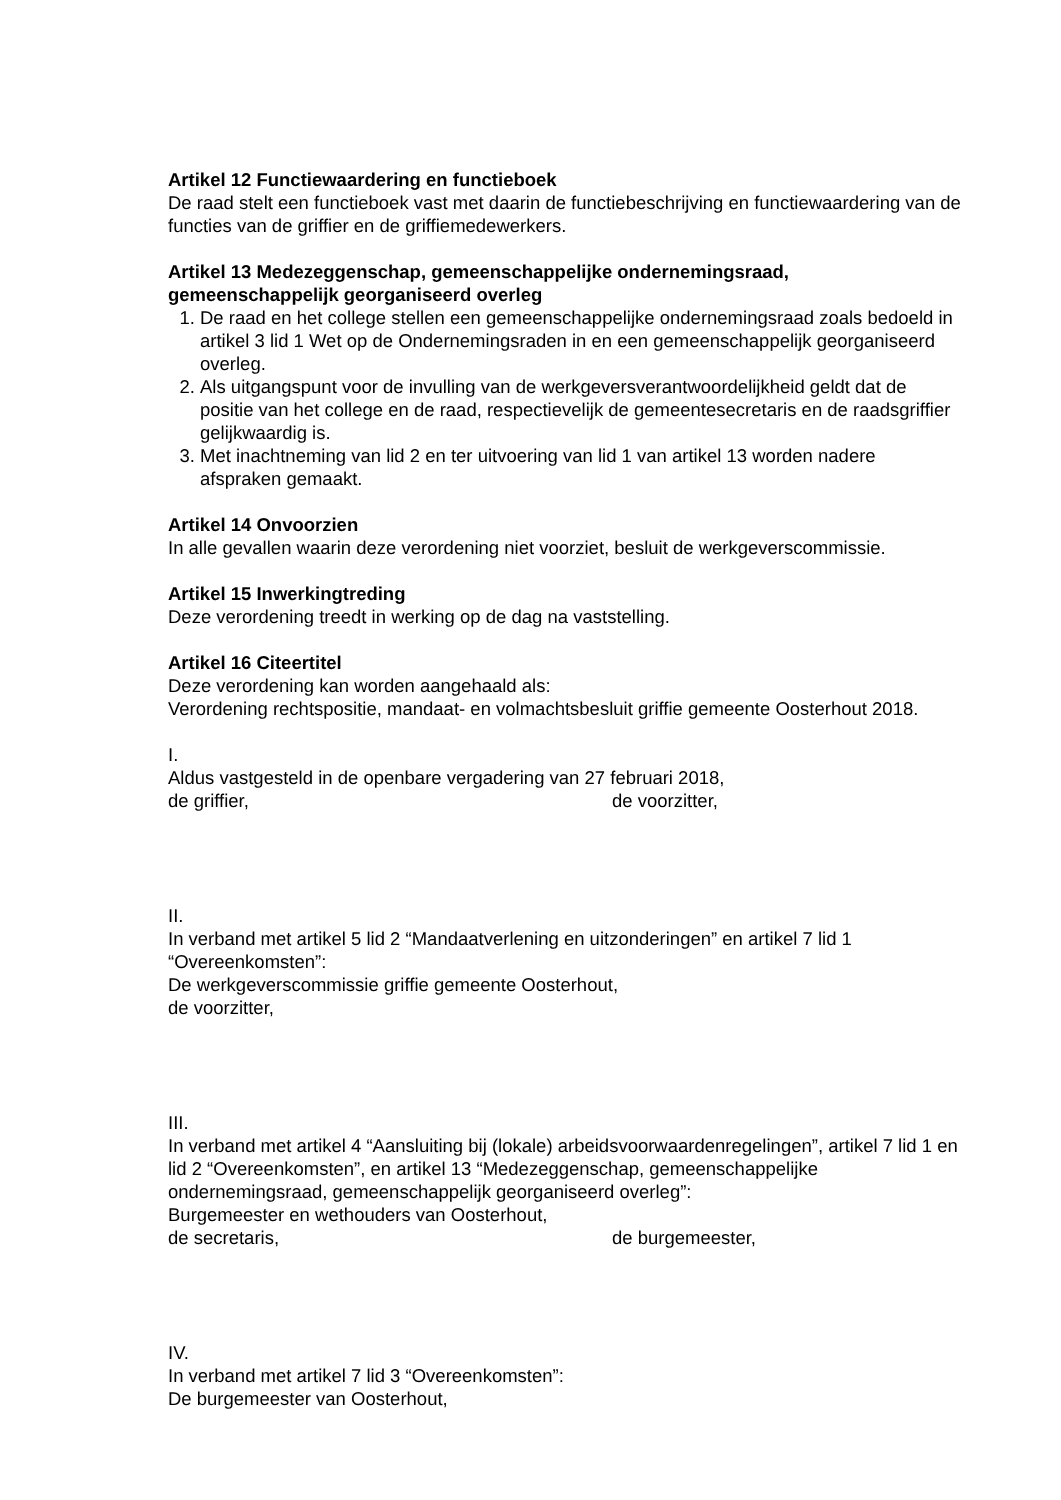Artikel 12 Functiewaardering en functieboek
De raad stelt een functieboek vast met daarin de functiebeschrijving en functiewaardering van de functies van de griffier en de griffiemedewerkers.
Artikel 13 Medezeggenschap, gemeenschappelijke ondernemingsraad, gemeenschappelijk georganiseerd overleg
1. De raad en het college stellen een gemeenschappelijke ondernemingsraad zoals bedoeld in artikel 3 lid 1 Wet op de Ondernemingsraden in en een gemeenschappelijk georganiseerd overleg.
2. Als uitgangspunt voor de invulling van de werkgeversverantwoordelijkheid geldt dat de positie van het college en de raad, respectievelijk de gemeentesecretaris en de raadsgriffier gelijkwaardig is.
3. Met inachtneming van lid 2 en ter uitvoering van lid 1 van artikel 13 worden nadere afspraken gemaakt.
Artikel 14 Onvoorzien
In alle gevallen waarin deze verordening niet voorziet, besluit de werkgeverscommissie.
Artikel 15 Inwerkingtreding
Deze verordening treedt in werking op de dag na vaststelling.
Artikel 16 Citeertitel
Deze verordening kan worden aangehaald als:
Verordening rechtspositie, mandaat- en volmachtsbesluit griffie gemeente Oosterhout 2018.
I.
Aldus vastgesteld in de openbare vergadering van 27 februari 2018,
de griffier, de voorzitter,
II.
In verband met artikel 5 lid 2 “Mandaatverlening en uitzonderingen” en artikel 7 lid 1 “Overeenkomsten”:
De werkgeverscommissie griffie gemeente Oosterhout,
de voorzitter,
III.
In verband met artikel 4 “Aansluiting bij (lokale) arbeidsvoorwaardenregelingen”, artikel 7 lid 1 en lid 2 “Overeenkomsten”, en artikel 13 “Medezeggenschap, gemeenschappelijke ondernemingsraad, gemeenschappelijk georganiseerd overleg”:
Burgemeester en wethouders van Oosterhout,
de secretaris, de burgemeester,
IV.
In verband met artikel 7 lid 3 “Overeenkomsten”:
De burgemeester van Oosterhout,